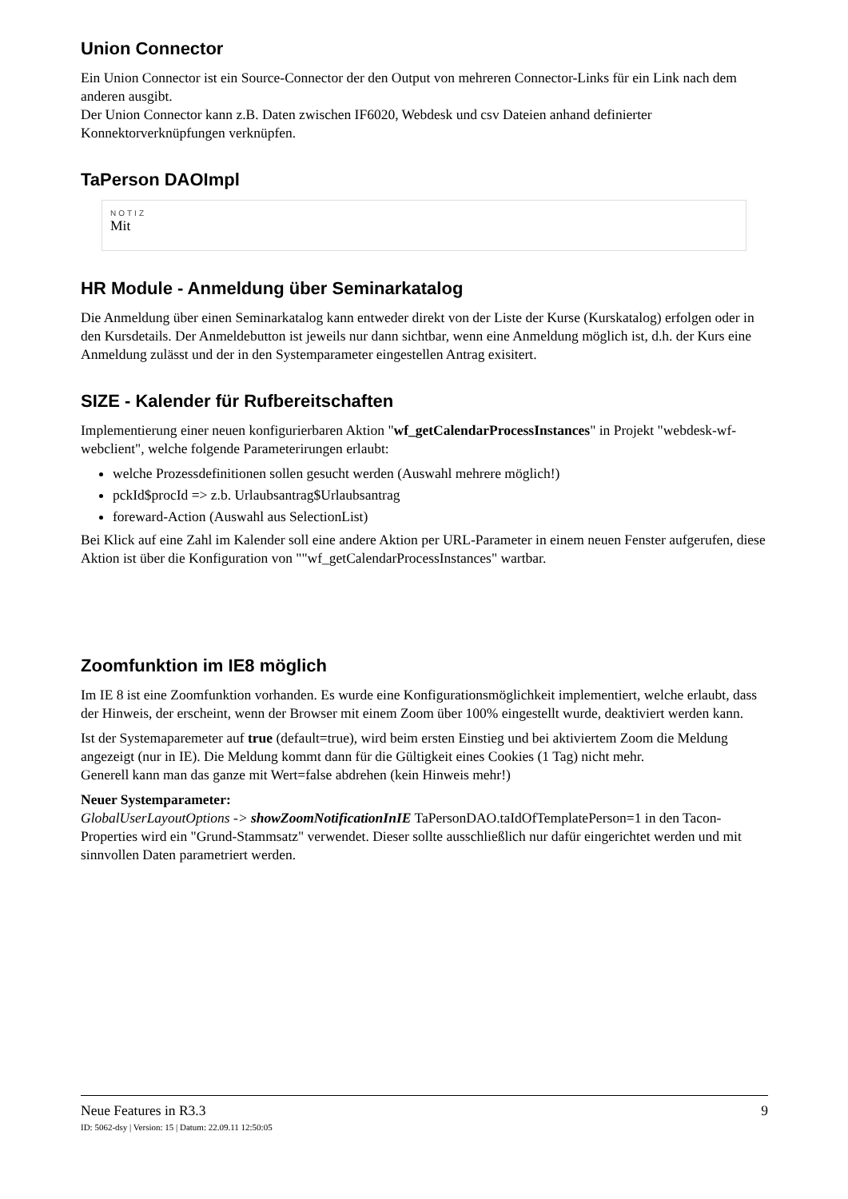Union Connector
Ein Union Connector ist ein Source-Connector der den Output von mehreren Connector-Links für ein Link nach dem anderen ausgibt.
Der Union Connector kann z.B. Daten zwischen IF6020, Webdesk und csv Dateien anhand definierter Konnektorverknüpfungen verknüpfen.
TaPerson DAOImpl
NOTIZ
Mit
HR Module - Anmeldung über Seminarkatalog
Die Anmeldung über einen Seminarkatalog kann entweder direkt von der Liste der Kurse (Kurskatalog) erfolgen oder in den Kursdetails. Der Anmeldebutton ist jeweils nur dann sichtbar, wenn eine Anmeldung möglich ist, d.h. der Kurs eine Anmeldung zulässt und der in den Systemparameter eingestellen Antrag exisitert.
SIZE - Kalender für Rufbereitschaften
Implementierung einer neuen konfigurierbaren Aktion "wf_getCalendarProcessInstances" in Projekt "webdesk-wf-webclient", welche folgende Parameterirungen erlaubt:
welche Prozessdefinitionen sollen gesucht werden (Auswahl mehrere möglich!)
pckId$procId => z.b. Urlaubsantrag$Urlaubsantrag
foreward-Action (Auswahl aus SelectionList)
Bei Klick auf eine Zahl im Kalender soll eine andere Aktion per URL-Parameter in einem neuen Fenster aufgerufen, diese Aktion ist über die Konfiguration von ""wf_getCalendarProcessInstances" wartbar.
Zoomfunktion im IE8 möglich
Im IE 8 ist eine Zoomfunktion vorhanden. Es wurde eine Konfigurationsmöglichkeit implementiert, welche erlaubt, dass der Hinweis, der erscheint, wenn der Browser mit einem Zoom über 100% eingestellt wurde, deaktiviert werden kann.
Ist der Systemaparemeter auf true (default=true), wird beim ersten Einstieg und bei aktiviertem Zoom die Meldung angezeigt (nur in IE). Die Meldung kommt dann für die Gültigkeit eines Cookies (1 Tag) nicht mehr.
Generell kann man das ganze mit Wert=false abdrehen (kein Hinweis mehr!)
Neuer Systemparameter:
GlobalUserLayoutOptions -> showZoomNotificationInIE TaPersonDAO.taIdOfTemplatePerson=1 in den Tacon-Properties wird ein "Grund-Stammsatz" verwendet. Dieser sollte ausschließlich nur dafür eingerichtet werden und mit sinnvollen Daten parametriert werden.
Neue Features in R3.3 9
ID: 5062-dsy | Version: 15 | Datum: 22.09.11 12:50:05